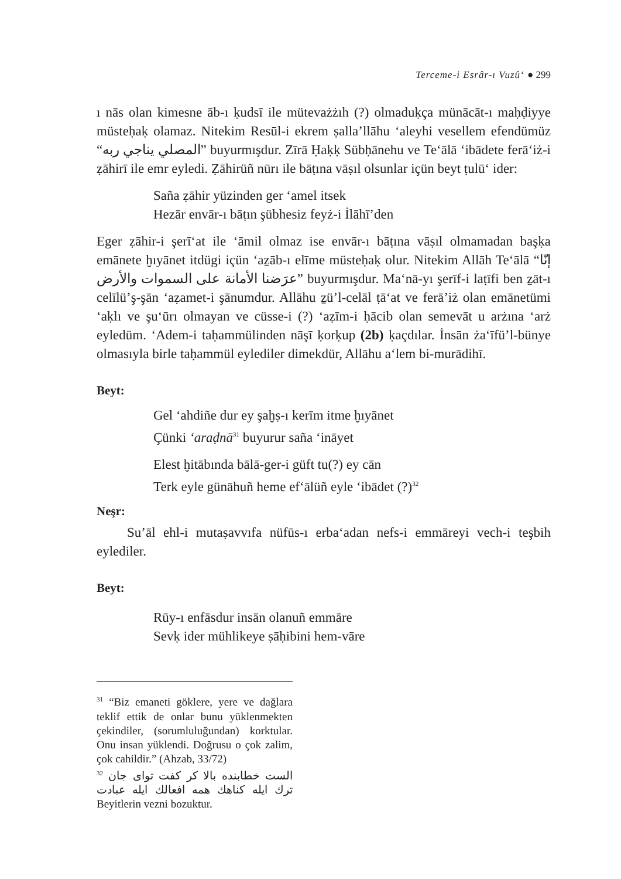Terceme-i Esrâr-ı Vuzû‘ ● 299
ı nās olan kimesne āb-ı ḳudsī ile mütevażżıh (?) olmaduḳça münācāt-ı maḥḍiyye müsteḥaḳ olamaz. Nitekim Resūl-i ekrem ṣalla’llāhu ‘aleyhi vesellem efendümüz “المصلي يناجي ربه” buyurmışdur. Zīrā Ḥaḳḳ Sübḥānehu ve Te‘ālā ‘ibādete ferā‘iż-i ẓāhirī ile emr eyledi. Ẓāhirüñ nūrı ile bāṭına vāṣıl olsunlar içün beyt ṭulū‘ ider:
Saña ẓāhir yüzinden ger ‘amel itsek
Hezār envār-ı bāṭın şübhesiz feyż-i İlāhī’den
Eger ẓāhir-i şerī‘at ile ‘āmil olmaz ise envār-ı bāṭına vāṣıl olmamadan başḳa emānete ḫıyānet itdügi içün ‘aẕāb-ı elīme müsteḥaḳ olur. Nitekim Allāh Te‘ālā “إنّا عرَضنا الأمانة على السموات والأرض” buyurmışdur. Ma‘nā-yı şerīf-i laṭīfi ben ẕāt-ı celīlü’ş-şān ‘aẓamet-i şānumdur. Allāhu ẕü’l-celāl ṭā‘at ve ferā’iż olan emānetümi ‘aḳlı ve şu‘ūrı olmayan ve cüsse-i (?) ‘aẓīm-i ḥācib olan semevāt u arżına ‘arż eyledüm. ‘Adem-i taḥammülinden nāşī ḳorḳup (2b) ḳaçdılar. İnsān ża‘īfü’l-bünye olmasıyla birle taḥammül eylediler dimekdür, Allāhu a‘lem bi-murādihī.
Beyt:
Gel ‘ahdiñe dur ey şaḫṣ-ı kerīm itme ḫıyānet
Çünki ‘araḍnā<sup>31</sup> buyurur saña ‘ināyet
Elest ḫitābında bālā-ger-i güft tu(?) ey cān
Terk eyle günāhuñ heme ef‘ālüñ eyle ‘ibādet (?)<sup>32</sup>
Neşr:
Su’āl ehl-i mutaṣavvıfa nüfūs-ı erba‘adan nefs-i emmāreyi vech-i teşbih eylediler.
Beyt:
Rūy-ı enfāsdur insān olanuñ emmāre
Sevḳ ider mühlikeye ṣāḥibini hem-vāre
<sup>31</sup> “Biz emaneti göklere, yere ve dağlara teklif ettik de onlar bunu yüklenmekten çekindiler, (sorumluluğundan) korktular. Onu insan yüklendi. Doğrusu o çok zalim, çok cahildir.” (Ahzab, 33/72)
<sup>32</sup> الست خطابنده بالا كر كفت تواى جان ترك ايله كناهك همه افعالك ايله عبادت Beyitlerin vezni bozuktur.